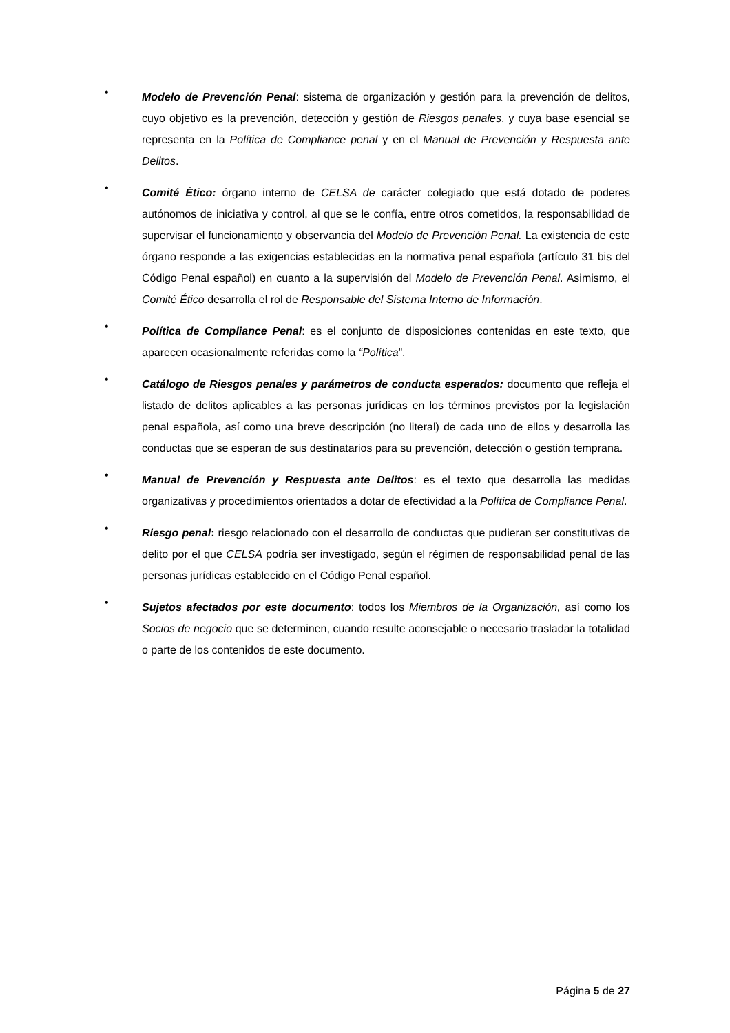•
Modelo de Prevención Penal: sistema de organización y gestión para la prevención de delitos, cuyo objetivo es la prevención, detección y gestión de Riesgos penales, y cuya base esencial se representa en la Política de Compliance penal y en el Manual de Prevención y Respuesta ante Delitos.
•
Comité Ético: órgano interno de CELSA de carácter colegiado que está dotado de poderes autónomos de iniciativa y control, al que se le confía, entre otros cometidos, la responsabilidad de supervisar el funcionamiento y observancia del Modelo de Prevención Penal. La existencia de este órgano responde a las exigencias establecidas en la normativa penal española (artículo 31 bis del Código Penal español) en cuanto a la supervisión del Modelo de Prevención Penal. Asimismo, el Comité Ético desarrolla el rol de Responsable del Sistema Interno de Información.
•
Política de Compliance Penal: es el conjunto de disposiciones contenidas en este texto, que aparecen ocasionalmente referidas como la “Política”.
•
Catálogo de Riesgos penales y parámetros de conducta esperados: documento que refleja el listado de delitos aplicables a las personas jurídicas en los términos previstos por la legislación penal española, así como una breve descripción (no literal) de cada uno de ellos y desarrolla las conductas que se esperan de sus destinatarios para su prevención, detección o gestión temprana.
•
Manual de Prevención y Respuesta ante Delitos: es el texto que desarrolla las medidas organizativas y procedimientos orientados a dotar de efectividad a la Política de Compliance Penal.
•
Riesgo penal: riesgo relacionado con el desarrollo de conductas que pudieran ser constitutivas de delito por el que CELSA podría ser investigado, según el régimen de responsabilidad penal de las personas jurídicas establecido en el Código Penal español.
•
Sujetos afectados por este documento: todos los Miembros de la Organización, así como los Socios de negocio que se determinen, cuando resulte aconsejable o necesario trasladar la totalidad o parte de los contenidos de este documento.
Página 5 de 27